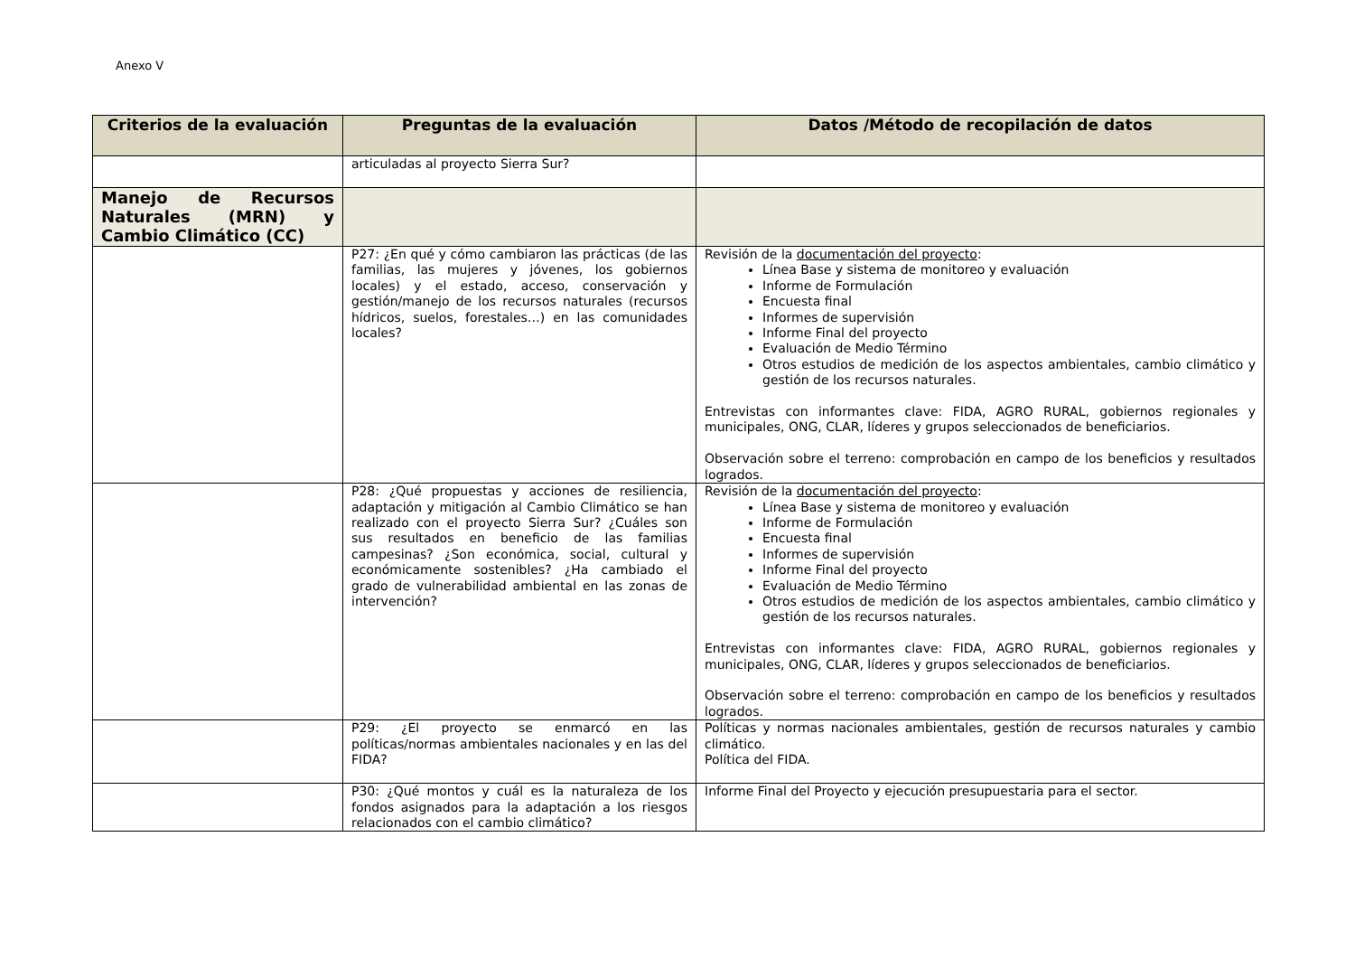Anexo V
| Criterios de la evaluación | Preguntas de la evaluación | Datos /Método de recopilación de datos |
| --- | --- | --- |
| | articuladas al proyecto Sierra Sur? | |
| Manejo de Recursos Naturales (MRN) y Cambio Climático (CC) | | |
| | P27: ¿En qué y cómo cambiaron las prácticas (de las familias, las mujeres y jóvenes, los gobiernos locales) y el estado, acceso, conservación y gestión/manejo de los recursos naturales (recursos hídricos, suelos, forestales…) en las comunidades locales? | Revisión de la documentación del proyecto : Línea Base y sistema de monitoreo y evaluación Informe de Formulación Encuesta final Informes de supervisión Informe Final del proyecto Evaluación de Medio Término Otros estudios de medición de los aspectos ambientales, cambio climático y gestión de los recursos naturales. Entrevistas con informantes clave: FIDA, AGRO RURAL, gobiernos regionales y municipales, ONG, CLAR, líderes y grupos seleccionados de beneficiarios. Observación sobre el terreno: comprobación en campo de los beneficios y resultados logrados. |
| | P28: ¿Qué propuestas y acciones de resiliencia, adaptación y mitigación al Cambio Climático se han realizado con el proyecto Sierra Sur? ¿Cuáles son sus resultados en beneficio de las familias campesinas? ¿Son económica, social, cultural y económicamente sostenibles? ¿Ha cambiado el grado de vulnerabilidad ambiental en las zonas de intervención? | Revisión de la documentación del proyecto : Línea Base y sistema de monitoreo y evaluación Informe de Formulación Encuesta final Informes de supervisión Informe Final del proyecto Evaluación de Medio Término Otros estudios de medición de los aspectos ambientales, cambio climático y gestión de los recursos naturales. Entrevistas con informantes clave: FIDA, AGRO RURAL, gobiernos regionales y municipales, ONG, CLAR, líderes y grupos seleccionados de beneficiarios. Observación sobre el terreno: comprobación en campo de los beneficios y resultados logrados. |
| | P29: ¿El proyecto se enmarcó en las políticas/normas ambientales nacionales y en las del FIDA? | Políticas y normas nacionales ambientales, gestión de recursos naturales y cambio climático. Política del FIDA. |
| | P30: ¿Qué montos y cuál es la naturaleza de los fondos asignados para la adaptación a los riesgos relacionados con el cambio climático? | Informe Final del Proyecto y ejecución presupuestaria para el sector. |